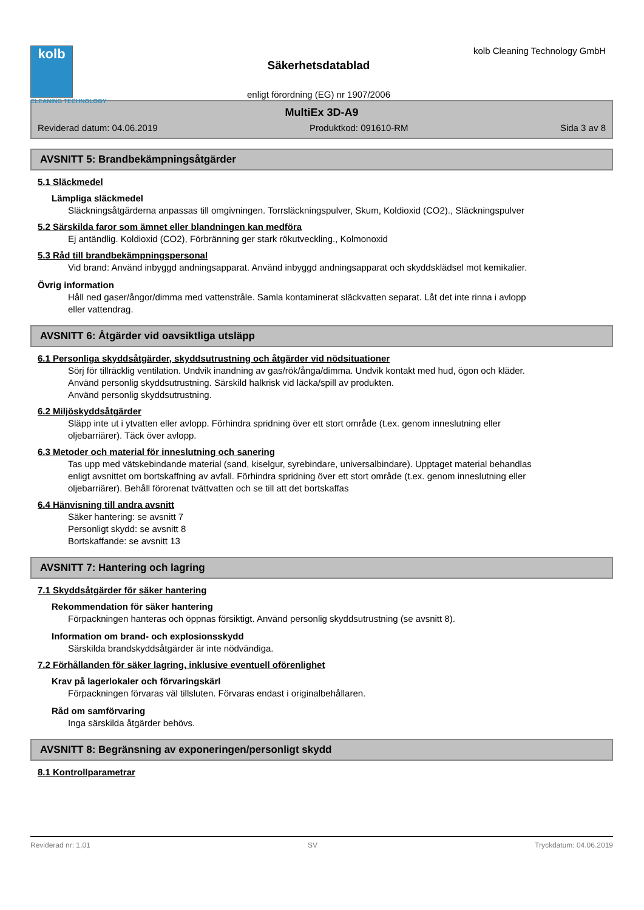kolb
CLEANING TECHNOLOGY
Säkerhetsdatablad
enligt förordning (EG) nr 1907/2006
kolb Cleaning Technology GmbH
MultiEx 3D-A9
Reviderad datum: 04.06.2019 Produktkod: 091610-RM Sida 3 av 8
AVSNITT 5: Brandbekämpningsåtgärder
5.1 Släckmedel
Lämpliga släckmedel
Släckningsåtgärderna anpassas till omgivningen. Torrsläckningspulver, Skum, Koldioxid (CO2)., Släckningspulver
5.2 Särskilda faror som ämnet eller blandningen kan medföra
Ej antändlig. Koldioxid (CO2), Förbränning ger stark rökutveckling., Kolmonoxid
5.3 Råd till brandbekämpningspersonal
Vid brand: Använd inbyggd andningsapparat. Använd inbyggd andningsapparat och skyddsklädsel mot kemikalier.
Övrig information
Håll ned gaser/ångor/dimma med vattenstråle. Samla kontaminerat släckvatten separat. Låt det inte rinna i avlopp eller vattendrag.
AVSNITT 6: Åtgärder vid oavsiktliga utsläpp
6.1 Personliga skyddsåtgärder, skyddsutrustning och åtgärder vid nödsituationer
Sörj för tillräcklig ventilation. Undvik inandning av gas/rök/ånga/dimma. Undvik kontakt med hud, ögon och kläder. Använd personlig skyddsutrustning. Särskild halkrisk vid läcka/spill av produkten.
Använd personlig skyddsutrustning.
6.2 Miljöskyddsåtgärder
Släpp inte ut i ytvatten eller avlopp. Förhindra spridning över ett stort område (t.ex. genom inneslutning eller oljebarriärer). Täck över avlopp.
6.3 Metoder och material för inneslutning och sanering
Tas upp med vätskebindande material (sand, kiselgur, syrebindare, universalbindare). Upptaget material behandlas enligt avsnittet om bortskaffning av avfall. Förhindra spridning över ett stort område (t.ex. genom inneslutning eller oljebarriärer). Behåll förorenat tvättvatten och se till att det bortskaffas
6.4 Hänvisning till andra avsnitt
Säker hantering: se avsnitt 7
Personligt skydd: se avsnitt 8
Bortskaffande: se avsnitt 13
AVSNITT 7: Hantering och lagring
7.1 Skyddsåtgärder för säker hantering
Rekommendation för säker hantering
Förpackningen hanteras och öppnas försiktigt. Använd personlig skyddsutrustning (se avsnitt 8).
Information om brand- och explosionsskydd
Särskilda brandskyddsåtgärder är inte nödvändiga.
7.2 Förhållanden för säker lagring, inklusive eventuell oförenlighet
Krav på lagerlokaler och förvaringskärl
Förpackningen förvaras väl tillsluten. Förvaras endast i originalbehållaren.
Råd om samförvaring
Inga särskilda åtgärder behövs.
AVSNITT 8: Begränsning av exponeringen/personligt skydd
8.1 Kontrollparametrar
Reviderad nr: 1,01 SV Tryckdatum: 04.06.2019